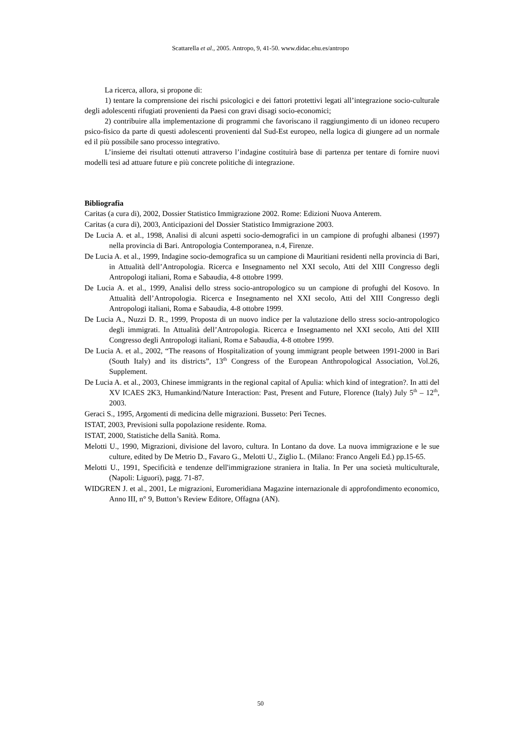Scattarella et al., 2005. Antropo, 9, 41-50. www.didac.ehu.es/antropo
La ricerca, allora, si propone di:
1) tentare la comprensione dei rischi psicologici e dei fattori protettivi legati all’integrazione socio-culturale degli adolescenti rifugiati provenienti da Paesi con gravi disagi socio-economici;
2) contribuire alla implementazione di programmi che favoriscano il raggiungimento di un idoneo recupero psico-fisico da parte di questi adolescenti provenienti dal Sud-Est europeo, nella logica di giungere ad un normale ed il più possibile sano processo integrativo.
L’insieme dei risultati ottenuti attraverso l’indagine costituirà base di partenza per tentare di fornire nuovi modelli tesi ad attuare future e più concrete politiche di integrazione.
Bibliografia
Caritas (a cura di), 2002, Dossier Statistico Immigrazione 2002. Rome: Edizioni Nuova Anterem.
Caritas (a cura di), 2003, Anticipazioni del Dossier Statistico Immigrazione 2003.
De Lucia A. et al., 1998, Analisi di alcuni aspetti socio-demografici in un campione di profughi albanesi (1997) nella provincia di Bari. Antropologia Contemporanea, n.4, Firenze.
De Lucia A. et al., 1999, Indagine socio-demografica su un campione di Mauritiani residenti nella provincia di Bari, in Attualità dell’Antropologia. Ricerca e Insegnamento nel XXI secolo, Atti del XIII Congresso degli Antropologi italiani, Roma e Sabaudia, 4-8 ottobre 1999.
De Lucia A. et al., 1999, Analisi dello stress socio-antropologico su un campione di profughi del Kosovo. In Attualità dell’Antropologia. Ricerca e Insegnamento nel XXI secolo, Atti del XIII Congresso degli Antropologi italiani, Roma e Sabaudia, 4-8 ottobre 1999.
De Lucia A., Nuzzi D. R., 1999, Proposta di un nuovo indice per la valutazione dello stress socio-antropologico degli immigrati. In Attualità dell’Antropologia. Ricerca e Insegnamento nel XXI secolo, Atti del XIII Congresso degli Antropologi italiani, Roma e Sabaudia, 4-8 ottobre 1999.
De Lucia A. et al., 2002, “The reasons of Hospitalization of young immigrant people between 1991-2000 in Bari (South Italy) and its districts”, 13<sup>th</sup> Congress of the European Anthropological Association, Vol.26, Supplement.
De Lucia A. et al., 2003, Chinese immigrants in the regional capital of Apulia: which kind of integration?. In atti del XV ICAES 2K3, Humankind/Nature Interaction: Past, Present and Future, Florence (Italy) July 5<sup>th</sup> – 12<sup>th</sup>, 2003.
Geraci S., 1995, Argomenti di medicina delle migrazioni. Busseto: Peri Tecnes.
ISTAT, 2003, Previsioni sulla popolazione residente. Roma.
ISTAT, 2000, Statistiche della Sanità. Roma.
Melotti U., 1990, Migrazioni, divisione del lavoro, cultura. In Lontano da dove. La nuova immigrazione e le sue culture, edited by De Metrio D., Favaro G., Melotti U., Ziglio L. (Milano: Franco Angeli Ed.) pp.15-65.
Melotti U., 1991, Specificità e tendenze dell'immigrazione straniera in Italia. In Per una società multiculturale, (Napoli: Liguori), pagg. 71-87.
WIDGREN J. et al., 2001, Le migrazioni, Euromeridiana Magazine internazionale di approfondimento economico, Anno III, n° 9, Button’s Review Editore, Offagna (AN).
50